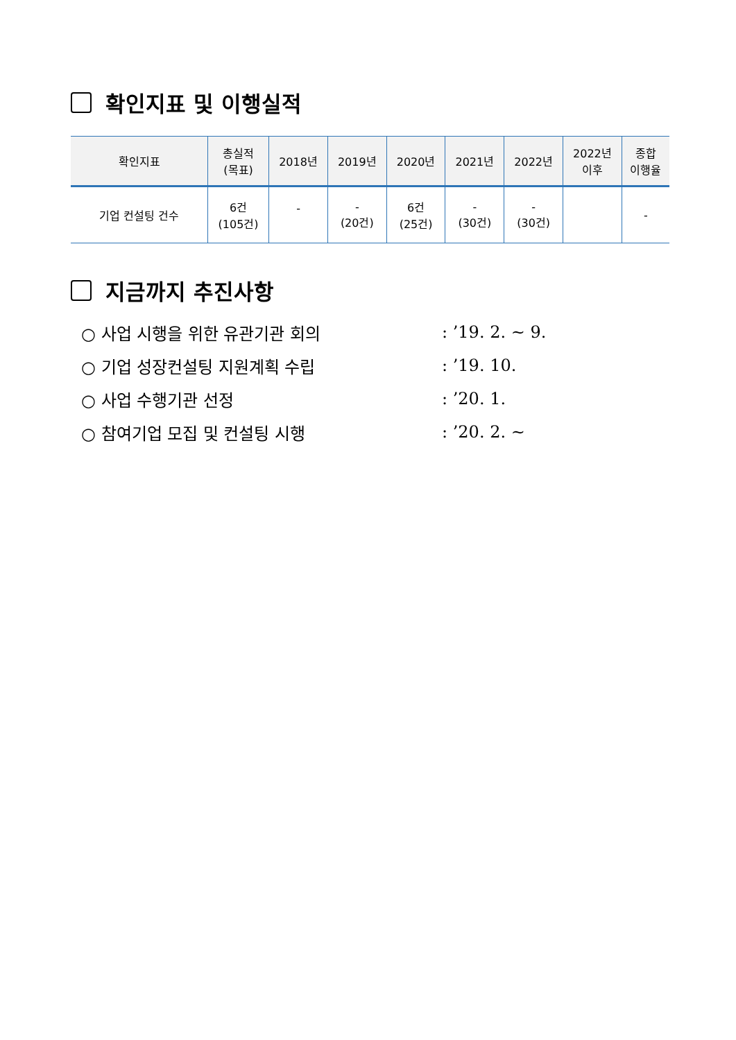확인지표 및 이행실적
| 확인지표 | 총실적 (목표) | 2018년 | 2019년 | 2020년 | 2021년 | 2022년 | 2022년 이후 | 종합 이행율 |
| --- | --- | --- | --- | --- | --- | --- | --- | --- |
| 기업 컨설팅 건수 | 6건 (105건) | - | - (20건) | 6건 (25건) | - (30건) | - (30건) | | - |
지금까지 추진사항
○ 사업 시행을 위한 유관기관 회의: ’19. 2. ~ 9.
○ 기업 성장컨설팅 지원계획 수립: ’19. 10.
○ 사업 수행기관 선정: ’20. 1.
○ 참여기업 모집 및 컨설팅 시행: ’20. 2. ~